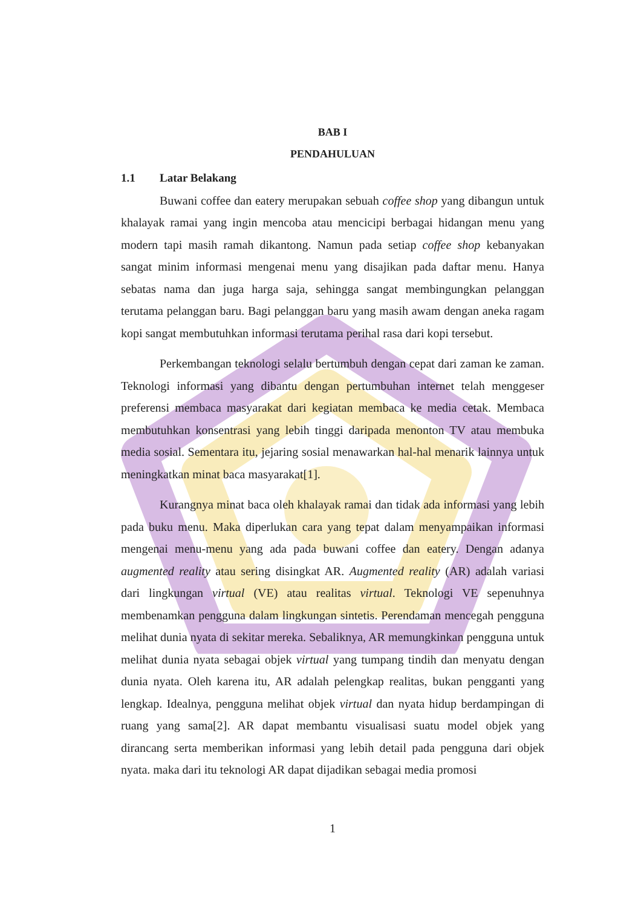BAB I
PENDAHULUAN
1.1 Latar Belakang
Buwani coffee dan eatery merupakan sebuah coffee shop yang dibangun untuk khalayak ramai yang ingin mencoba atau mencicipi berbagai hidangan menu yang modern tapi masih ramah dikantong. Namun pada setiap coffee shop kebanyakan sangat minim informasi mengenai menu yang disajikan pada daftar menu. Hanya sebatas nama dan juga harga saja, sehingga sangat membingungkan pelanggan terutama pelanggan baru. Bagi pelanggan baru yang masih awam dengan aneka ragam kopi sangat membutuhkan informasi terutama perihal rasa dari kopi tersebut.
Perkembangan teknologi selalu bertumbuh dengan cepat dari zaman ke zaman. Teknologi informasi yang dibantu dengan pertumbuhan internet telah menggeser preferensi membaca masyarakat dari kegiatan membaca ke media cetak. Membaca membutuhkan konsentrasi yang lebih tinggi daripada menonton TV atau membuka media sosial. Sementara itu, jejaring sosial menawarkan hal-hal menarik lainnya untuk meningkatkan minat baca masyarakat[1].
Kurangnya minat baca oleh khalayak ramai dan tidak ada informasi yang lebih pada buku menu. Maka diperlukan cara yang tepat dalam menyampaikan informasi mengenai menu-menu yang ada pada buwani coffee dan eatery. Dengan adanya augmented reality atau sering disingkat AR. Augmented reality (AR) adalah variasi dari lingkungan virtual (VE) atau realitas virtual. Teknologi VE sepenuhnya membenamkan pengguna dalam lingkungan sintetis. Perendaman mencegah pengguna melihat dunia nyata di sekitar mereka. Sebaliknya, AR memungkinkan pengguna untuk melihat dunia nyata sebagai objek virtual yang tumpang tindih dan menyatu dengan dunia nyata. Oleh karena itu, AR adalah pelengkap realitas, bukan pengganti yang lengkap. Idealnya, pengguna melihat objek virtual dan nyata hidup berdampingan di ruang yang sama[2]. AR dapat membantu visualisasi suatu model objek yang dirancang serta memberikan informasi yang lebih detail pada pengguna dari objek nyata. maka dari itu teknologi AR dapat dijadikan sebagai media promosi
1